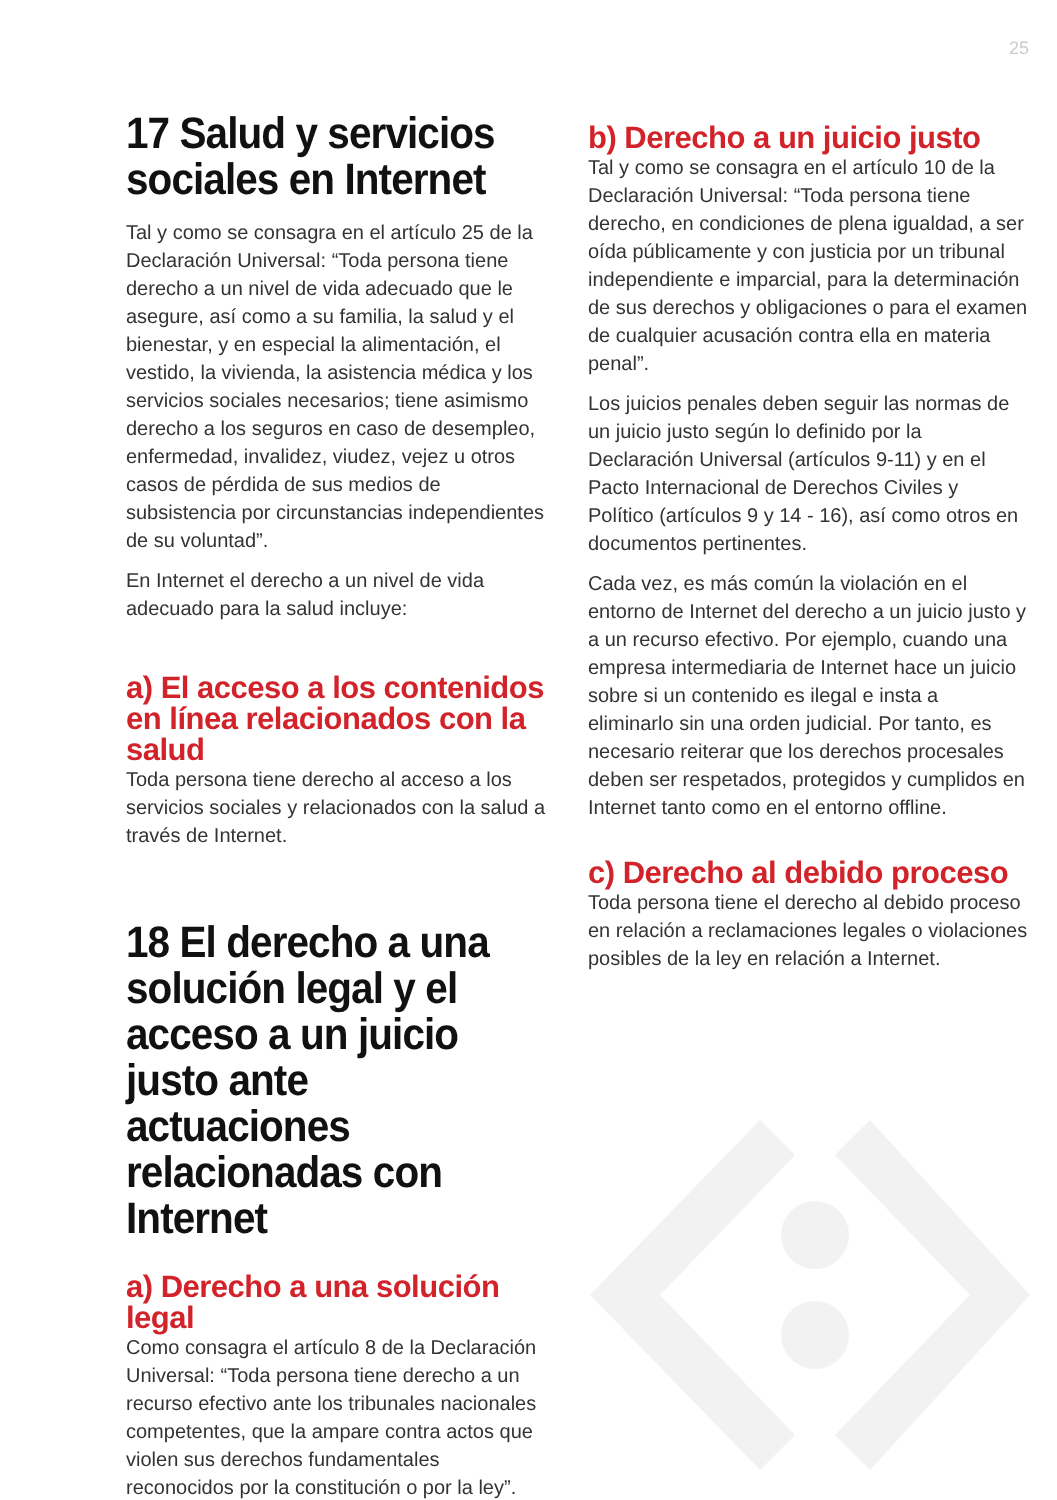25
17 Salud y servicios sociales en Internet
Tal y como se consagra en el artículo 25 de la Declaración Universal: “Toda persona tiene derecho a un nivel de vida adecuado que le asegure, así como a su familia, la salud y el bienestar, y en especial la alimentación, el vestido, la vivienda, la asistencia médica y los servicios sociales necesarios; tiene asimismo derecho a los seguros en caso de desempleo, enfermedad, invalidez, viudez, vejez u otros casos de pérdida de sus medios de subsistencia por circunstancias independientes de su voluntad”.
En Internet el derecho a un nivel de vida adecuado para la salud incluye:
a) El acceso a los contenidos en línea relacionados con la salud
Toda persona tiene derecho al acceso a los servicios sociales y relacionados con la salud a través de Internet.
18 El derecho a una solución legal y el acceso a un juicio justo ante actuaciones relacionadas con Internet
a) Derecho a una solución legal
Como consagra el artículo 8 de la Declaración Universal: “Toda persona tiene derecho a un recurso efectivo ante los tribunales nacionales competentes, que la ampare contra actos que violen sus derechos fundamentales reconocidos por la constitución o por la ley”.
b) Derecho a un juicio justo
Tal y como se consagra en el artículo 10 de la Declaración Universal: “Toda persona tiene derecho, en condiciones de plena igualdad, a ser oída públicamente y con justicia por un tribunal independiente e imparcial, para la determinación de sus derechos y obligaciones o para el examen de cualquier acusación contra ella en materia penal”.
Los juicios penales deben seguir las normas de un juicio justo según lo definido por la Declaración Universal (artículos 9-11) y en el Pacto Internacional de Derechos Civiles y Político (artículos 9 y 14 - 16), así como otros en documentos pertinentes.
Cada vez, es más común la violación en el entorno de Internet del derecho a un juicio justo y a un recurso efectivo. Por ejemplo, cuando una empresa intermediaria de Internet hace un juicio sobre si un contenido es ilegal e insta a eliminarlo sin una orden judicial. Por tanto, es necesario reiterar que los derechos procesales deben ser respetados, protegidos y cumplidos en Internet tanto como en el entorno offline.
c) Derecho al debido proceso
Toda persona tiene el derecho al debido proceso en relación a reclamaciones legales o violaciones posibles de la ley en relación a Internet.